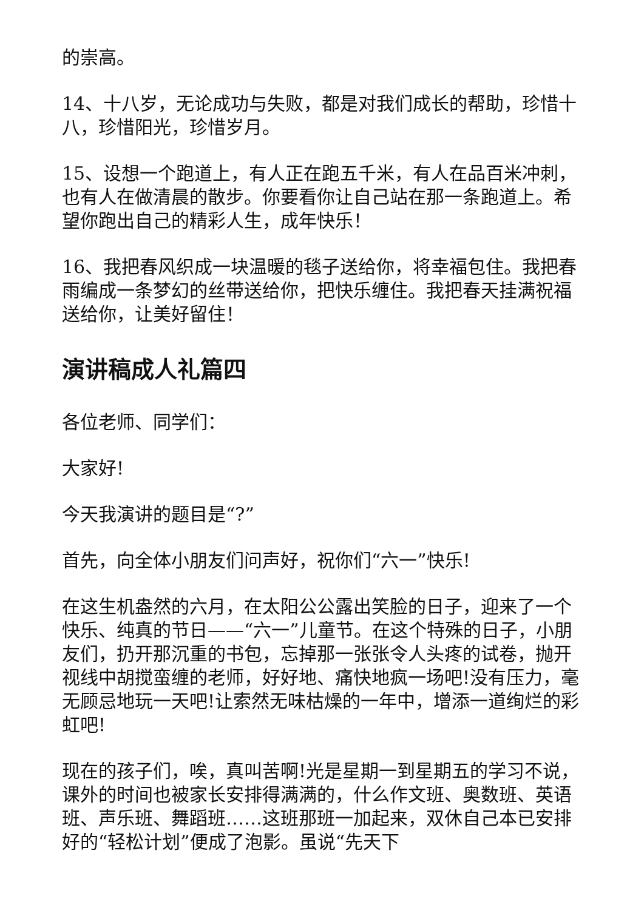的崇高。
14、十八岁，无论成功与失败，都是对我们成长的帮助，珍惜十八，珍惜阳光，珍惜岁月。
15、设想一个跑道上，有人正在跑五千米，有人在品百米冲刺，也有人在做清晨的散步。你要看你让自己站在那一条跑道上。希望你跑出自己的精彩人生，成年快乐！
16、我把春风织成一块温暖的毯子送给你，将幸福包住。我把春雨编成一条梦幻的丝带送给你，把快乐缠住。我把春天挂满祝福送给你，让美好留住！
演讲稿成人礼篇四
各位老师、同学们：
大家好!
今天我演讲的题目是“?”
首先，向全体小朋友们问声好，祝你们“六一”快乐!
在这生机盎然的六月，在太阳公公露出笑脸的日子，迎来了一个快乐、纯真的节日——“六一”儿童节。在这个特殊的日子，小朋友们，扔开那沉重的书包，忘掉那一张张令人头疼的试卷，抛开视线中胡搅蛮缠的老师，好好地、痛快地疯一场吧!没有压力，毫无顾忌地玩一天吧!让索然无味枯燥的一年中，增添一道绚烂的彩虹吧!
现在的孩子们，唉，真叫苦啊!光是星期一到星期五的学习不说，课外的时间也被家长安排得满满的，什么作文班、奥数班、英语班、声乐班、舞蹈班……这班那班一加起来，双休自己本已安排好的“轻松计划”便成了泡影。虽说“先天下